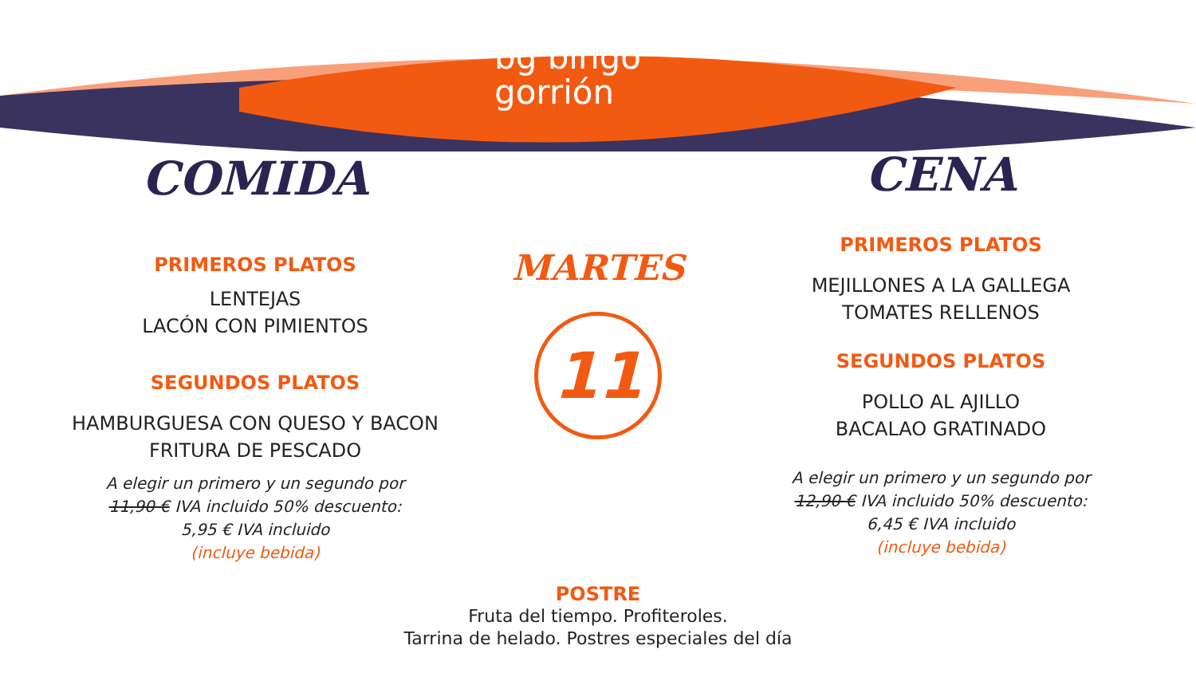bg bingo
gorrión
COMIDA
PRIMEROS PLATOS
LENTEJAS
LACÓN CON PIMIENTOS
SEGUNDOS PLATOS
HAMBURGUESA CON QUESO Y BACON
FRITURA DE PESCADO
A elegir un primero y un segundo por
11,90 € IVA incluido 50% descuento:
5,95 € IVA incluido
(incluye bebida)
MARTES
11
POSTRE
Fruta del tiempo. Profiteroles.
Tarrina de helado. Postres especiales del día
CENA
PRIMEROS PLATOS
MEJILLONES A LA GALLEGA
TOMATES RELLENOS
SEGUNDOS PLATOS
POLLO AL AJILLO
BACALAO GRATINADO
A elegir un primero y un segundo por
12,90 € IVA incluido 50% descuento:
6,45 € IVA incluido
(incluye bebida)